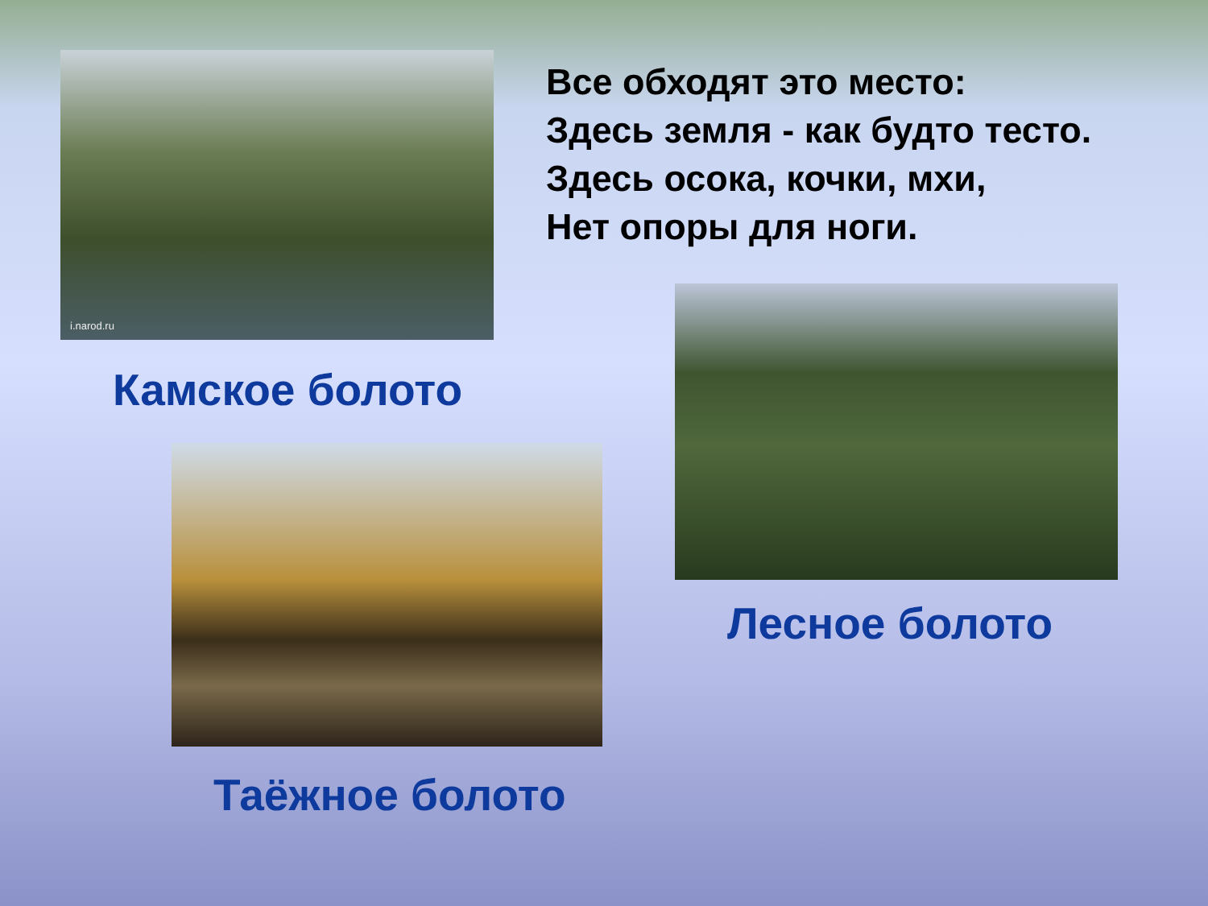i.narod.ru
Камское болото
Все обходят это место:
Здесь земля - как будто тесто.
Здесь осока, кочки, мхи,
Нет опоры для ноги.
Лесное болото
Таёжное болото